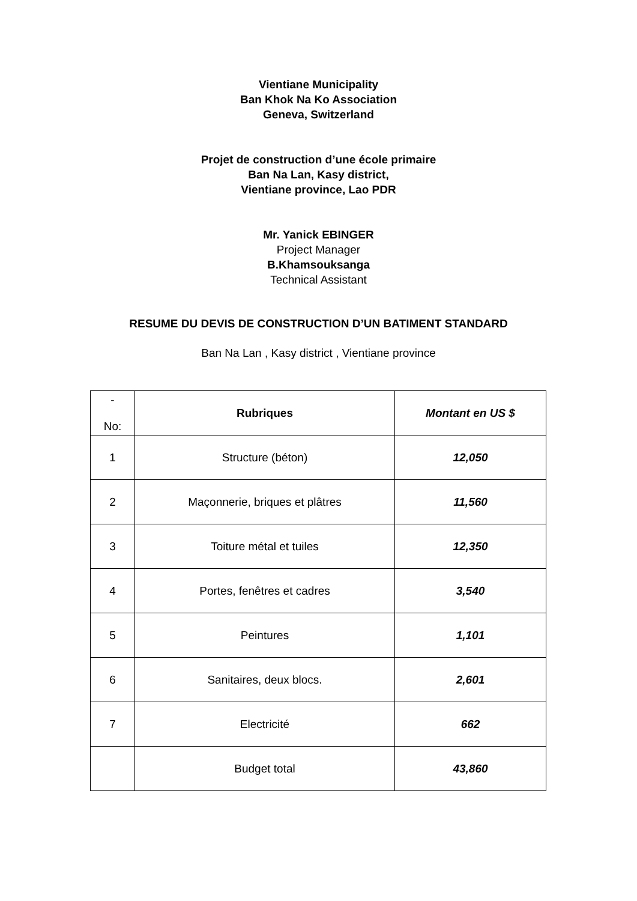Vientiane Municipality
Ban Khok Na Ko Association
Geneva, Switzerland
Projet de construction d’une école primaire
Ban Na Lan, Kasy district,
Vientiane province, Lao PDR
Mr. Yanick EBINGER
Project Manager
B.Khamsouksanga
Technical Assistant
RESUME DU DEVIS DE CONSTRUCTION D’UN BATIMENT STANDARD
Ban Na Lan , Kasy district , Vientiane province
| - No: | Rubriques | Montant en US $ |
| --- | --- | --- |
| 1 | Structure (béton) | 12,050 |
| 2 | Maçonnerie, briques et plâtres | 11,560 |
| 3 | Toiture métal et tuiles | 12,350 |
| 4 | Portes, fenêtres et cadres | 3,540 |
| 5 | Peintures | 1,101 |
| 6 | Sanitaires, deux blocs. | 2,601 |
| 7 | Electricité | 662 |
| | Budget total | 43,860 |